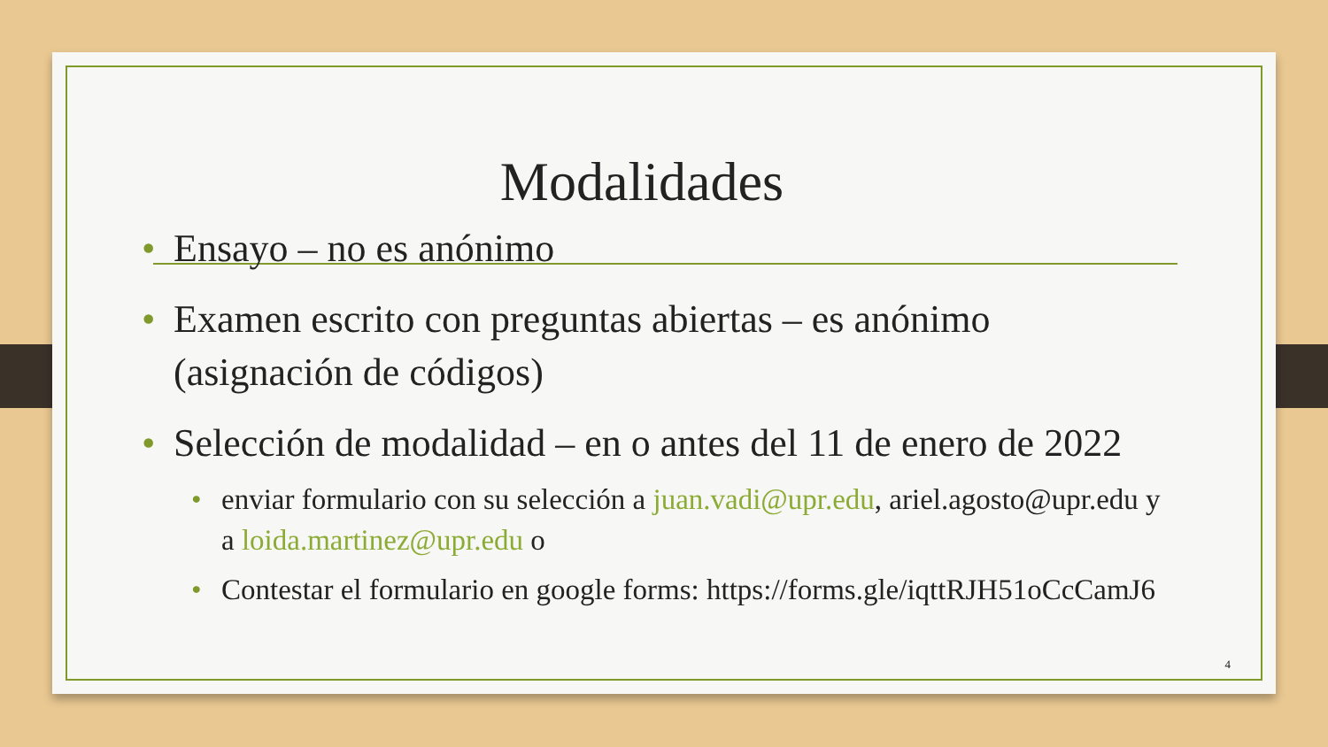Modalidades
• Ensayo – no es anónimo
• Examen escrito con preguntas abiertas – es anónimo (asignación de códigos)
• Selección de modalidad – en o antes del 11 de enero de 2022
• enviar formulario con su selección a juan.vadi@upr.edu, ariel.agosto@upr.edu y a loida.martinez@upr.edu o
• Contestar el formulario en google forms: https://forms.gle/iqttRJH51oCcCamJ6
4